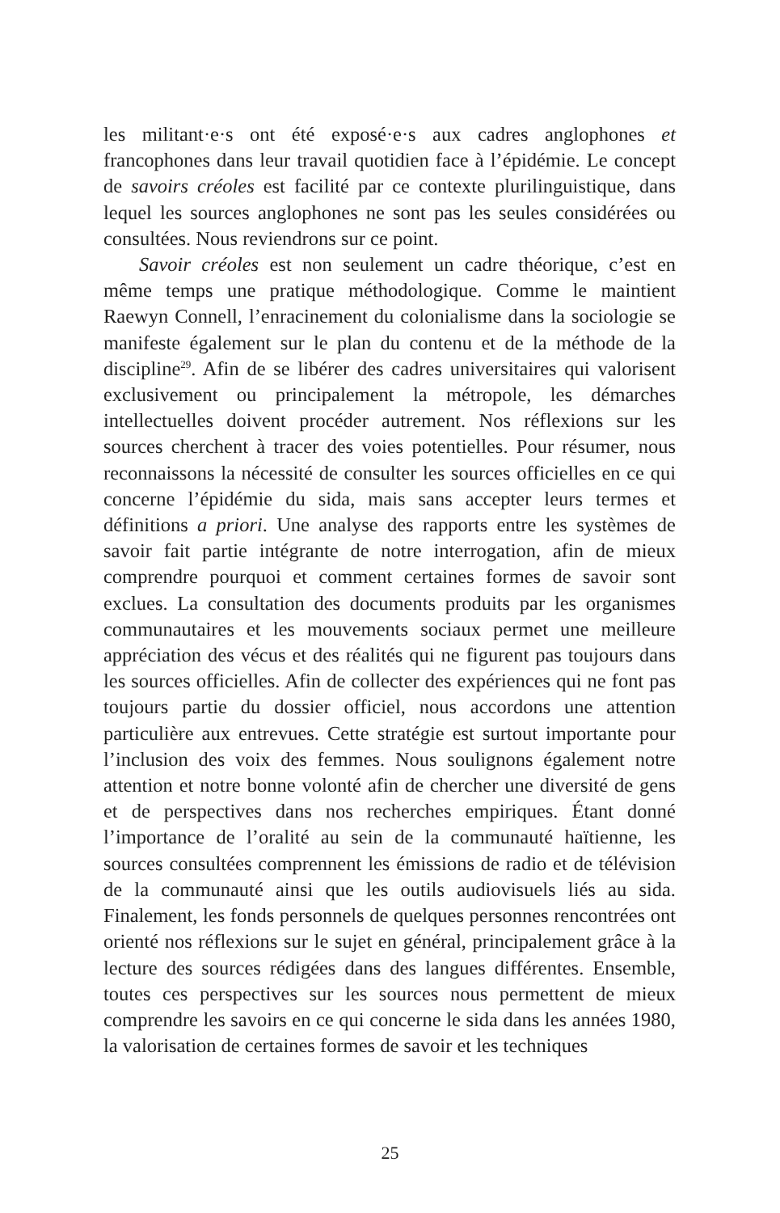les militant·e·s ont été exposé·e·s aux cadres anglophones et francophones dans leur travail quotidien face à l’épidémie. Le concept de savoirs créoles est facilité par ce contexte plurilinguistique, dans lequel les sources anglophones ne sont pas les seules considérées ou consultées. Nous reviendrons sur ce point.
Savoir créoles est non seulement un cadre théorique, c’est en même temps une pratique méthodologique. Comme le maintient Raewyn Connell, l’enracinement du colonialisme dans la sociologie se manifeste également sur le plan du contenu et de la méthode de la discipline<sup>29</sup>. Afin de se libérer des cadres universitaires qui valorisent exclusivement ou principalement la métropole, les démarches intellectuelles doivent procéder autrement. Nos réflexions sur les sources cherchent à tracer des voies potentielles. Pour résumer, nous reconnaissons la nécessité de consulter les sources officielles en ce qui concerne l’épidémie du sida, mais sans accepter leurs termes et définitions a priori. Une analyse des rapports entre les systèmes de savoir fait partie intégrante de notre interrogation, afin de mieux comprendre pourquoi et comment certaines formes de savoir sont exclues. La consultation des documents produits par les organismes communautaires et les mouvements sociaux permet une meilleure appréciation des vécus et des réalités qui ne figurent pas toujours dans les sources officielles. Afin de collecter des expériences qui ne font pas toujours partie du dossier officiel, nous accordons une attention particulière aux entrevues. Cette stratégie est surtout importante pour l’inclusion des voix des femmes. Nous soulignons également notre attention et notre bonne volonté afin de chercher une diversité de gens et de perspectives dans nos recherches empiriques. Étant donné l’importance de l’oralité au sein de la communauté haïtienne, les sources consultées comprennent les émissions de radio et de télévision de la communauté ainsi que les outils audiovisuels liés au sida. Finalement, les fonds personnels de quelques personnes rencontrées ont orienté nos réflexions sur le sujet en général, principalement grâce à la lecture des sources rédigées dans des langues différentes. Ensemble, toutes ces perspectives sur les sources nous permettent de mieux comprendre les savoirs en ce qui concerne le sida dans les années 1980, la valorisation de certaines formes de savoir et les techniques
25